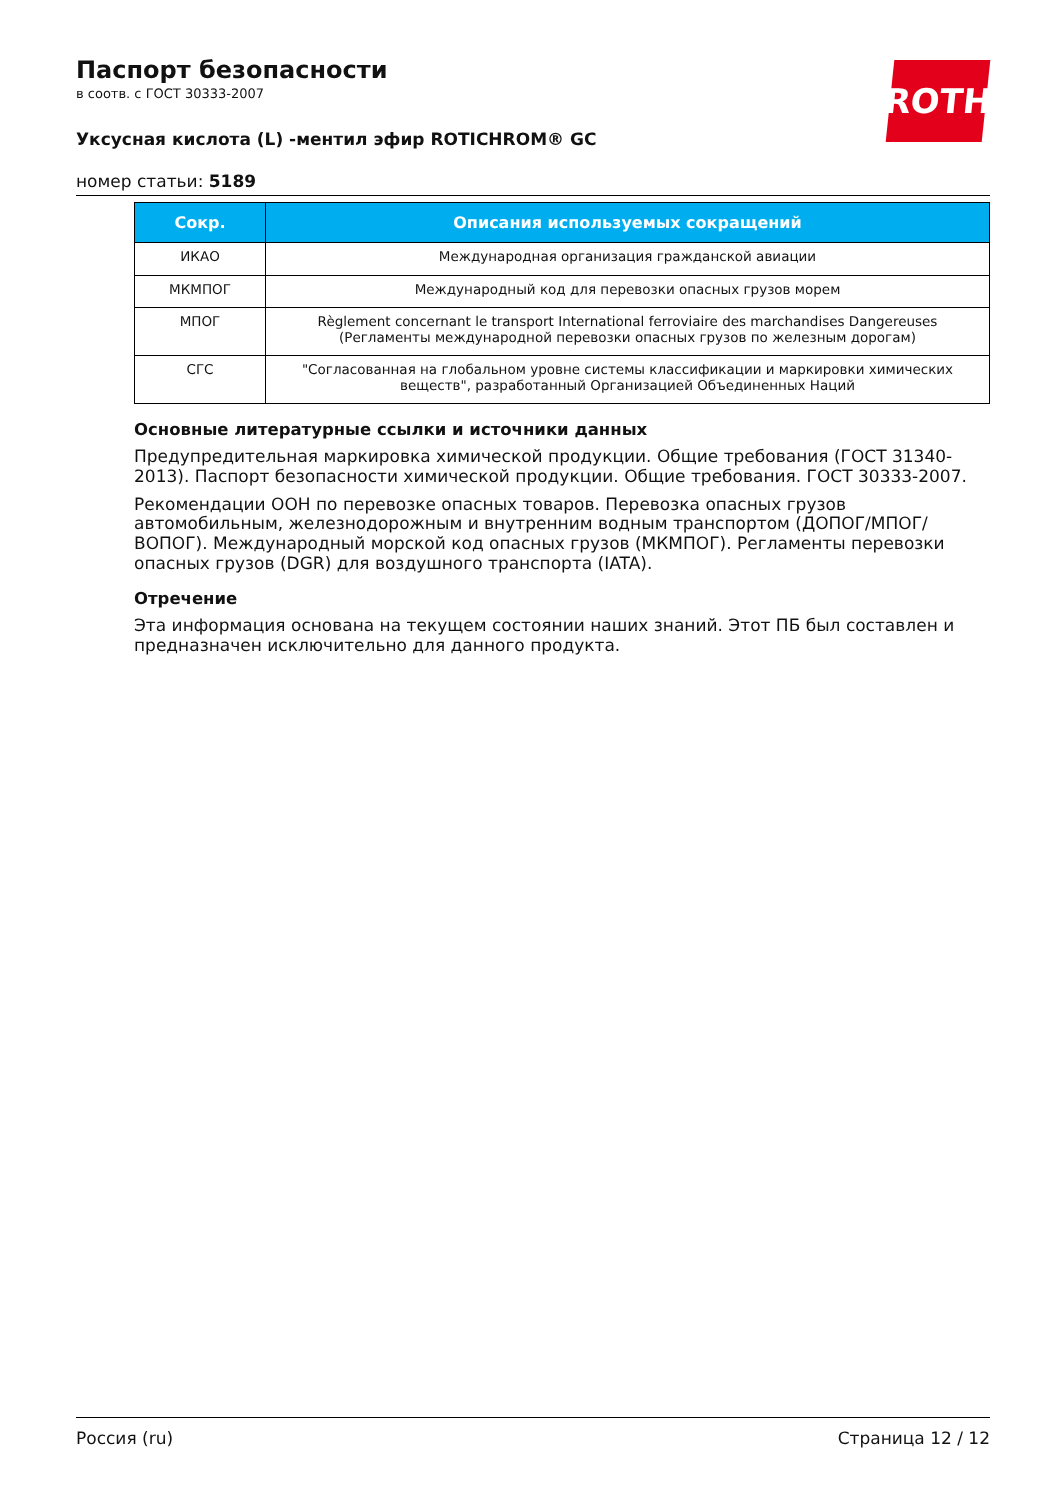ROTH
Паспорт безопасности
в соотв. с ГОСТ 30333-2007
Уксусная кислота (L) -ментил эфир ROTICHROM® GC
номер статьи: 5189
| Сокр. | Описания используемых сокращений |
| --- | --- |
| ИКАО | Международная организация гражданской авиации |
| МКМПОГ | Международный код для перевозки опасных грузов морем |
| МПОГ | Règlement concernant le transport International ferroviaire des marchandises Dangereuses (Регламенты международной перевозки опасных грузов по железным дорогам) |
| СГС | "Согласованная на глобальном уровне системы классификации и маркировки химических веществ", разработанный Организацией Объединенных Наций |
Основные литературные ссылки и источники данных
Предупредительная маркировка химической продукции. Общие требования (ГОСТ 31340-2013). Паспорт безопасности химической продукции. Общие требования. ГОСТ 30333-2007.
Рекомендации ООН по перевозке опасных товаров. Перевозка опасных грузов автомобильным, железнодорожным и внутренним водным транспортом (ДОПОГ/МПОГ/ВОПОГ). Международный морской код опасных грузов (МКМПОГ). Регламенты перевозки опасных грузов (DGR) для воздушного транспорта (IATA).
Отречение
Эта информация основана на текущем состоянии наших знаний. Этот ПБ был составлен и предназначен исключительно для данного продукта.
Россия (ru) Страница 12 / 12